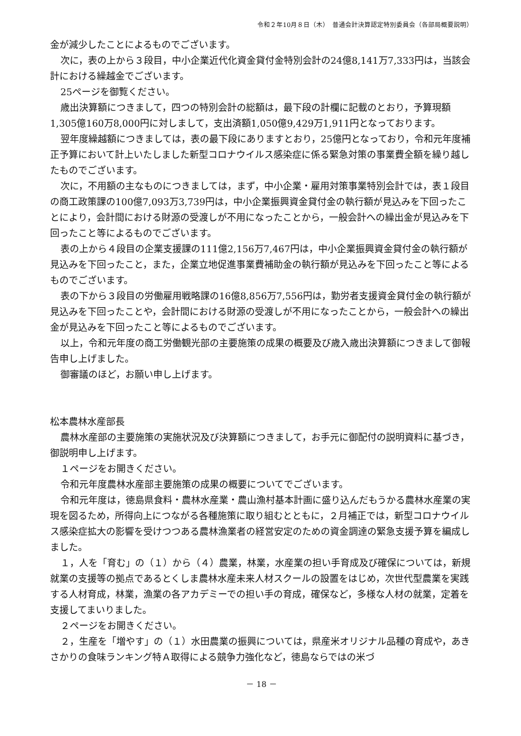令和２年10月８日（木）　普通会計決算認定特別委員会（各部局概要説明）
金が減少したことによるものでございます。
次に，表の上から３段目，中小企業近代化資金貸付金特別会計の24億8,141万7,333円は，当該会計における繰越金でございます。
25ページを御覧ください。
歳出決算額につきまして，四つの特別会計の総額は，最下段の計欄に記載のとおり，予算現額1,305億160万8,000円に対しまして，支出済額1,050億9,429万1,911円となっております。
翌年度繰越額につきましては，表の最下段にありますとおり，25億円となっており，令和元年度補正予算において計上いたしました新型コロナウイルス感染症に係る緊急対策の事業費全額を繰り越したものでございます。
次に，不用額の主なものにつきましては，まず，中小企業・雇用対策事業特別会計では，表１段目の商工政策課の100億7,093万3,739円は，中小企業振興資金貸付金の執行額が見込みを下回ったことにより，会計間における財源の受渡しが不用になったことから，一般会計への繰出金が見込みを下回ったこと等によるものでございます。
表の上から４段目の企業支援課の111億2,156万7,467円は，中小企業振興資金貸付金の執行額が見込みを下回ったこと，また，企業立地促進事業費補助金の執行額が見込みを下回ったこと等によるものでございます。
表の下から３段目の労働雇用戦略課の16億8,856万7,556円は，勤労者支援資金貸付金の執行額が見込みを下回ったことや，会計間における財源の受渡しが不用になったことから，一般会計への繰出金が見込みを下回ったこと等によるものでございます。
以上，令和元年度の商工労働観光部の主要施策の成果の概要及び歳入歳出決算額につきまして御報告申し上げました。
御審議のほど，お願い申し上げます。
松本農林水産部長
農林水産部の主要施策の実施状況及び決算額につきまして，お手元に御配付の説明資料に基づき，御説明申し上げます。
１ページをお開きください。
令和元年度農林水産部主要施策の成果の概要についてでございます。
令和元年度は，徳島県食料・農林水産業・農山漁村基本計画に盛り込んだもうかる農林水産業の実現を図るため，所得向上につながる各種施策に取り組むとともに，２月補正では，新型コロナウイルス感染症拡大の影響を受けつつある農林漁業者の経営安定のための資金調達の緊急支援予算を編成しました。
１，人を「育む」の（１）から（４）農業，林業，水産業の担い手育成及び確保については，新規就業の支援等の拠点であるとくしま農林水産未来人材スクールの設置をはじめ，次世代型農業を実践する人材育成，林業，漁業の各アカデミーでの担い手の育成，確保など，多様な人材の就業，定着を支援してまいりました。
２ページをお開きください。
２，生産を「増やす」の（１）水田農業の振興については，県産米オリジナル品種の育成や，あきさかりの食味ランキング特Ａ取得による競争力強化など，徳島ならではの米づ
－ 18 －